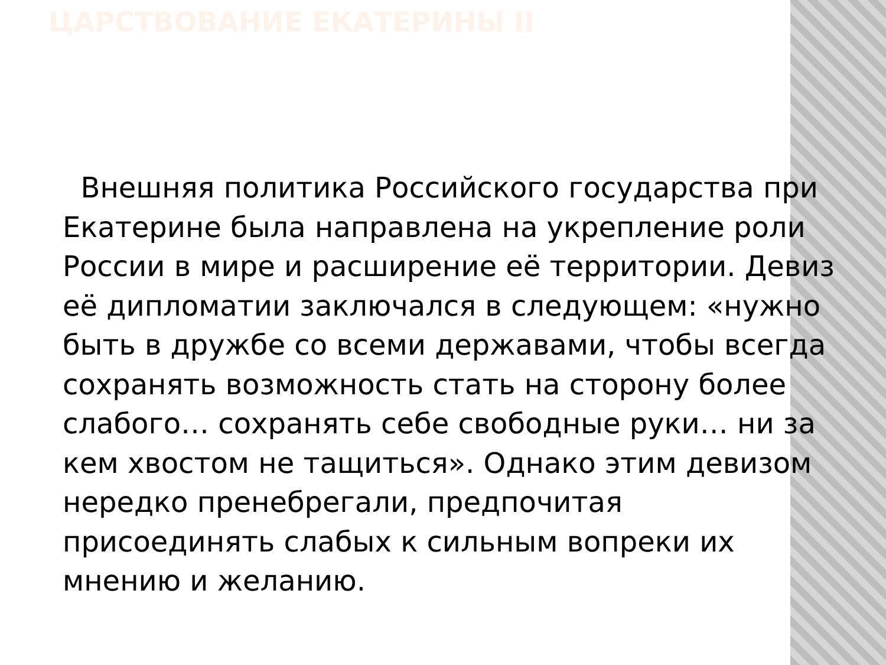ЦАРСТВОВАНИЕ ЕКАТЕРИНЫ II
Внешняя политика Российского государства при Екатерине была направлена на укрепление роли России в мире и расширение её территории. Девиз её дипломатии заключался в следующем: «нужно быть в дружбе со всеми державами, чтобы всегда сохранять возможность стать на сторону более слабого… сохранять себе свободные руки… ни за кем хвостом не тащиться». Однако этим девизом нередко пренебрегали, предпочитая присоединять слабых к сильным вопреки их мнению и желанию.